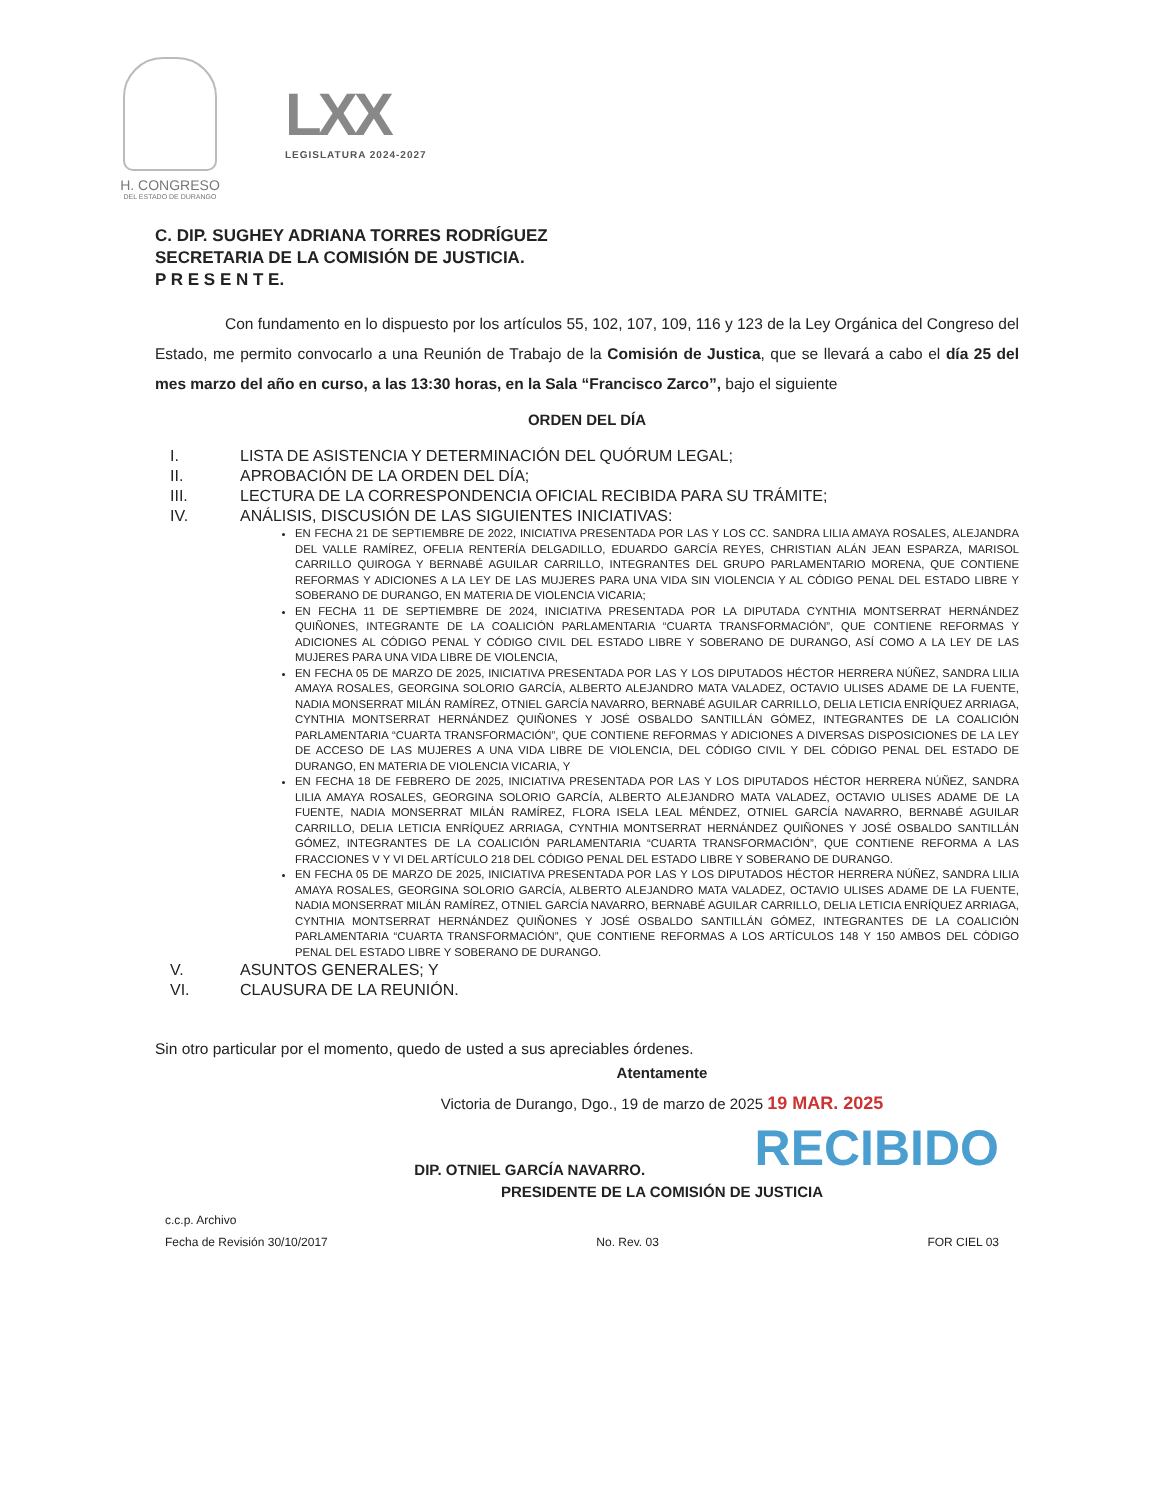H. CONGRESO
DEL ESTADO DE DURANGO
LXX
LEGISLATURA 2024-2027
C. DIP. SUGHEY ADRIANA TORRES RODRÍGUEZ
SECRETARIA DE LA COMISIÓN DE JUSTICIA.
P R E S E N T E.
Con fundamento en lo dispuesto por los artículos 55, 102, 107, 109, 116 y 123 de la Ley Orgánica del Congreso del Estado, me permito convocarlo a una Reunión de Trabajo de la Comisión de Justica, que se llevará a cabo el día 25 del mes marzo del año en curso, a las 13:30 horas, en la Sala “Francisco Zarco”, bajo el siguiente
ORDEN DEL DÍA
I. LISTA DE ASISTENCIA Y DETERMINACIÓN DEL QUÓRUM LEGAL;
II. APROBACIÓN DE LA ORDEN DEL DÍA;
III. LECTURA DE LA CORRESPONDENCIA OFICIAL RECIBIDA PARA SU TRÁMITE;
IV. ANÁLISIS, DISCUSIÓN DE LAS SIGUIENTES INICIATIVAS:
EN FECHA 21 DE SEPTIEMBRE DE 2022, INICIATIVA PRESENTADA POR LAS Y LOS CC. SANDRA LILIA AMAYA ROSALES, ALEJANDRA DEL VALLE RAMÍREZ, OFELIA RENTERÍA DELGADILLO, EDUARDO GARCÍA REYES, CHRISTIAN ALÁN JEAN ESPARZA, MARISOL CARRILLO QUIROGA Y BERNABÉ AGUILAR CARRILLO, INTEGRANTES DEL GRUPO PARLAMENTARIO MORENA, QUE CONTIENE REFORMAS Y ADICIONES A LA LEY DE LAS MUJERES PARA UNA VIDA SIN VIOLENCIA Y AL CÓDIGO PENAL DEL ESTADO LIBRE Y SOBERANO DE DURANGO, EN MATERIA DE VIOLENCIA VICARIA;
EN FECHA 11 DE SEPTIEMBRE DE 2024, INICIATIVA PRESENTADA POR LA DIPUTADA CYNTHIA MONTSERRAT HERNÁNDEZ QUIÑONES, INTEGRANTE DE LA COALICIÓN PARLAMENTARIA “CUARTA TRANSFORMACIÓN”, QUE CONTIENE REFORMAS Y ADICIONES AL CÓDIGO PENAL Y CÓDIGO CIVIL DEL ESTADO LIBRE Y SOBERANO DE DURANGO, ASÍ COMO A LA LEY DE LAS MUJERES PARA UNA VIDA LIBRE DE VIOLENCIA,
EN FECHA 05 DE MARZO DE 2025, INICIATIVA PRESENTADA POR LAS Y LOS DIPUTADOS HÉCTOR HERRERA NÚÑEZ, SANDRA LILIA AMAYA ROSALES, GEORGINA SOLORIO GARCÍA, ALBERTO ALEJANDRO MATA VALADEZ, OCTAVIO ULISES ADAME DE LA FUENTE, NADIA MONSERRAT MILÁN RAMÍREZ, OTNIEL GARCÍA NAVARRO, BERNABÉ AGUILAR CARRILLO, DELIA LETICIA ENRÍQUEZ ARRIAGA, CYNTHIA MONTSERRAT HERNÁNDEZ QUIÑONES Y JOSÉ OSBALDO SANTILLÁN GÓMEZ, INTEGRANTES DE LA COALICIÓN PARLAMENTARIA “CUARTA TRANSFORMACIÓN”, QUE CONTIENE REFORMAS Y ADICIONES A DIVERSAS DISPOSICIONES DE LA LEY DE ACCESO DE LAS MUJERES A UNA VIDA LIBRE DE VIOLENCIA, DEL CÓDIGO CIVIL Y DEL CÓDIGO PENAL DEL ESTADO DE DURANGO, EN MATERIA DE VIOLENCIA VICARIA, Y
EN FECHA 18 DE FEBRERO DE 2025, INICIATIVA PRESENTADA POR LAS Y LOS DIPUTADOS HÉCTOR HERRERA NÚÑEZ, SANDRA LILIA AMAYA ROSALES, GEORGINA SOLORIO GARCÍA, ALBERTO ALEJANDRO MATA VALADEZ, OCTAVIO ULISES ADAME DE LA FUENTE, NADIA MONSERRAT MILÁN RAMÍREZ, FLORA ISELA LEAL MÉNDEZ, OTNIEL GARCÍA NAVARRO, BERNABÉ AGUILAR CARRILLO, DELIA LETICIA ENRÍQUEZ ARRIAGA, CYNTHIA MONTSERRAT HERNÁNDEZ QUIÑONES Y JOSÉ OSBALDO SANTILLÁN GÓMEZ, INTEGRANTES DE LA COALICIÓN PARLAMENTARIA “CUARTA TRANSFORMACIÓN”, QUE CONTIENE REFORMA A LAS FRACCIONES V Y VI DEL ARTÍCULO 218 DEL CÓDIGO PENAL DEL ESTADO LIBRE Y SOBERANO DE DURANGO.
EN FECHA 05 DE MARZO DE 2025, INICIATIVA PRESENTADA POR LAS Y LOS DIPUTADOS HÉCTOR HERRERA NÚÑEZ, SANDRA LILIA AMAYA ROSALES, GEORGINA SOLORIO GARCÍA, ALBERTO ALEJANDRO MATA VALADEZ, OCTAVIO ULISES ADAME DE LA FUENTE, NADIA MONSERRAT MILÁN RAMÍREZ, OTNIEL GARCÍA NAVARRO, BERNABÉ AGUILAR CARRILLO, DELIA LETICIA ENRÍQUEZ ARRIAGA, CYNTHIA MONTSERRAT HERNÁNDEZ QUIÑONES Y JOSÉ OSBALDO SANTILLÁN GÓMEZ, INTEGRANTES DE LA COALICIÓN PARLAMENTARIA “CUARTA TRANSFORMACIÓN”, QUE CONTIENE REFORMAS A LOS ARTÍCULOS 148 Y 150 AMBOS DEL CÓDIGO PENAL DEL ESTADO LIBRE Y SOBERANO DE DURANGO.
V. ASUNTOS GENERALES; Y
VI. CLAUSURA DE LA REUNIÓN.
Sin otro particular por el momento, quedo de usted a sus apreciables órdenes.
Atentamente
Victoria de Durango, Dgo., 19 de marzo de 2025 19 MAR. 2025
RECIBIDO
DIP. OTNIEL GARCÍA NAVARRO.
PRESIDENTE DE LA COMISIÓN DE JUSTICIA
c.c.p. Archivo
Fecha de Revisión 30/10/2017 No. Rev. 03 FOR CIEL 03